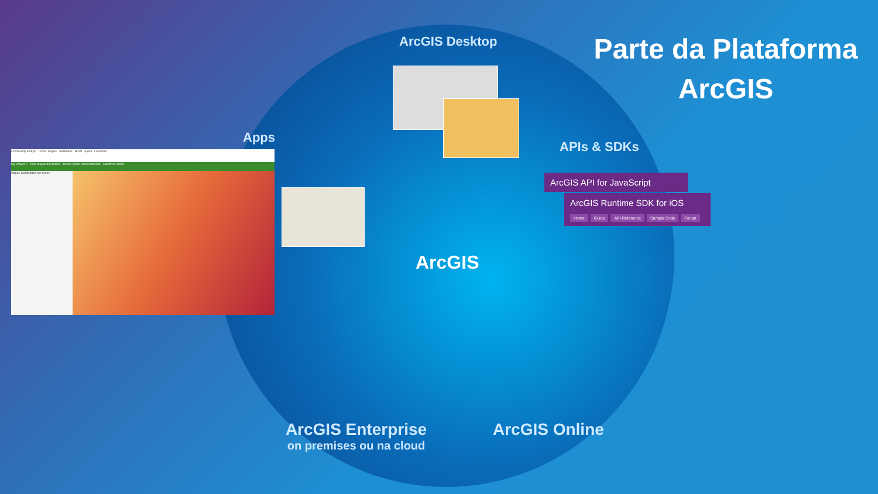Parte da Plataforma ArcGIS
ArcGIS Desktop
Apps
APIs & SDKs
Community Analyst Local Mapas Relatórios Brazil Ajuda Leonardo
My Project 2 Criar Mapas dos Dados Definir Áreas para Relatórios Adicionar Dados
Mapas Codificados por Cores
ArcGIS API for JavaScript
ArcGIS Runtime SDK for iOS
Home Guide API Reference Sample Code Forum
ArcGIS
ArcGIS Enterprise
on premises ou na cloud
ArcGIS Online